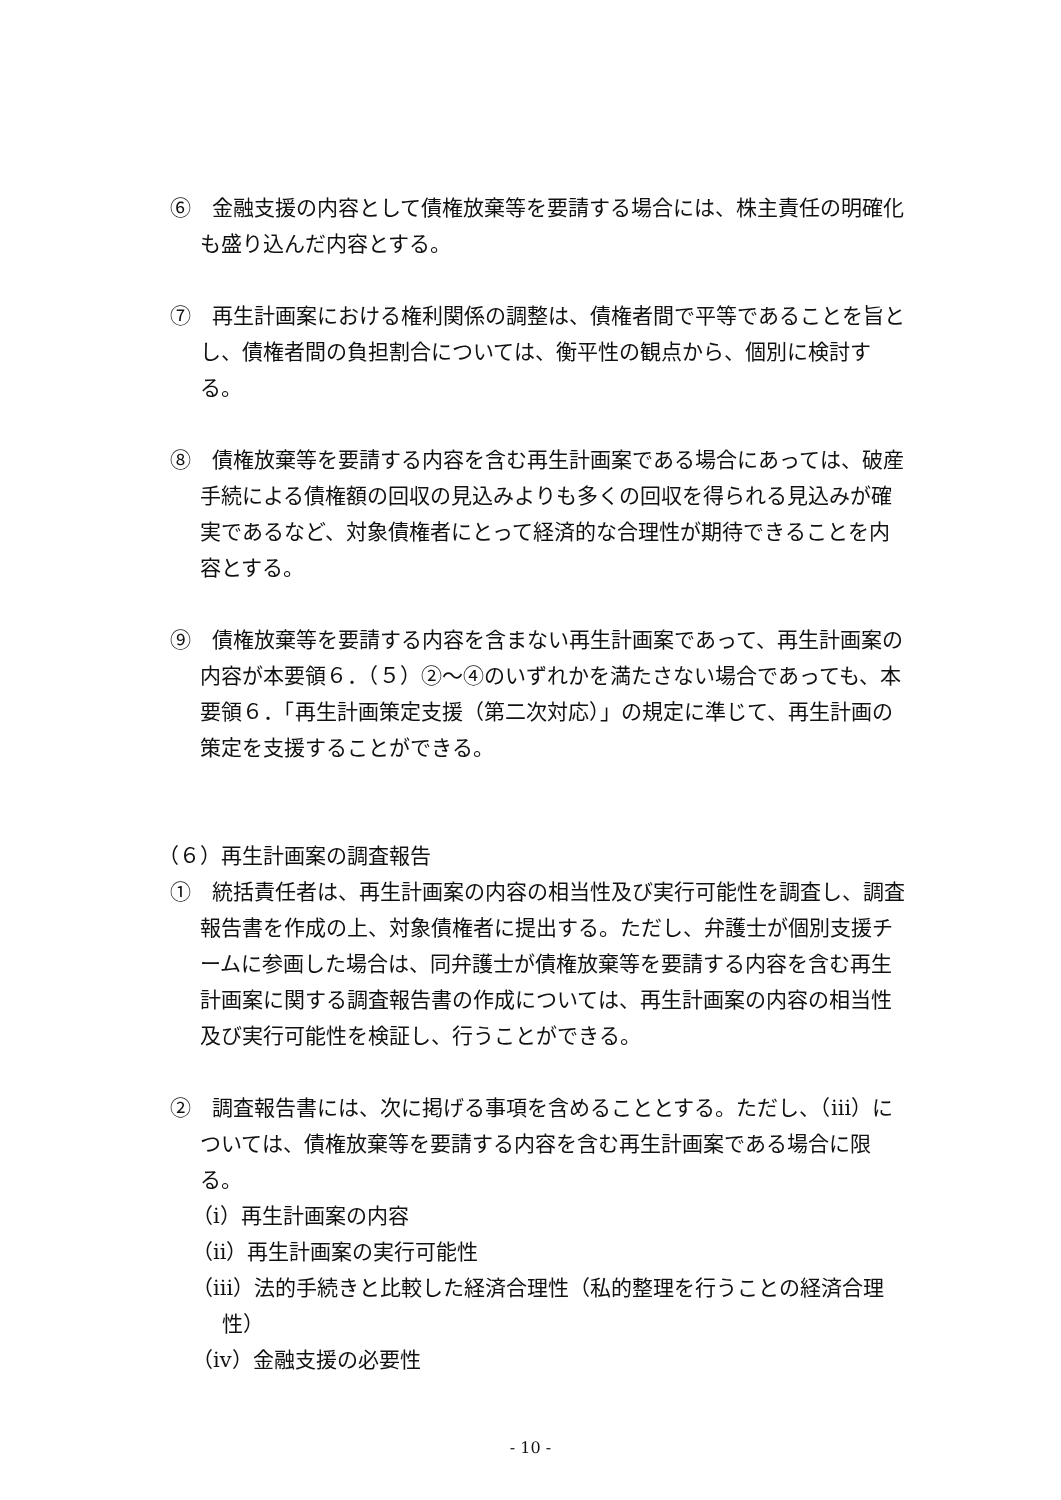⑥　金融支援の内容として債権放棄等を要請する場合には、株主責任の明確化も盛り込んだ内容とする。
⑦　再生計画案における権利関係の調整は、債権者間で平等であることを旨とし、債権者間の負担割合については、衡平性の観点から、個別に検討する。
⑧　債権放棄等を要請する内容を含む再生計画案である場合にあっては、破産手続による債権額の回収の見込みよりも多くの回収を得られる見込みが確実であるなど、対象債権者にとって経済的な合理性が期待できることを内容とする。
⑨　債権放棄等を要請する内容を含まない再生計画案であって、再生計画案の内容が本要領６．（５）②～④のいずれかを満たさない場合であっても、本要領６．「再生計画策定支援（第二次対応）」の規定に準じて、再生計画の策定を支援することができる。
（６）再生計画案の調査報告
①　統括責任者は、再生計画案の内容の相当性及び実行可能性を調査し、調査報告書を作成の上、対象債権者に提出する。ただし、弁護士が個別支援チームに参画した場合は、同弁護士が債権放棄等を要請する内容を含む再生計画案に関する調査報告書の作成については、再生計画案の内容の相当性及び実行可能性を検証し、行うことができる。
②　調査報告書には、次に掲げる事項を含めることとする。ただし、（ⅲ）については、債権放棄等を要請する内容を含む再生計画案である場合に限る。
（ⅰ）再生計画案の内容
（ⅱ）再生計画案の実行可能性
（ⅲ）法的手続きと比較した経済合理性（私的整理を行うことの経済合理性）
（ⅳ）金融支援の必要性
- 10 -